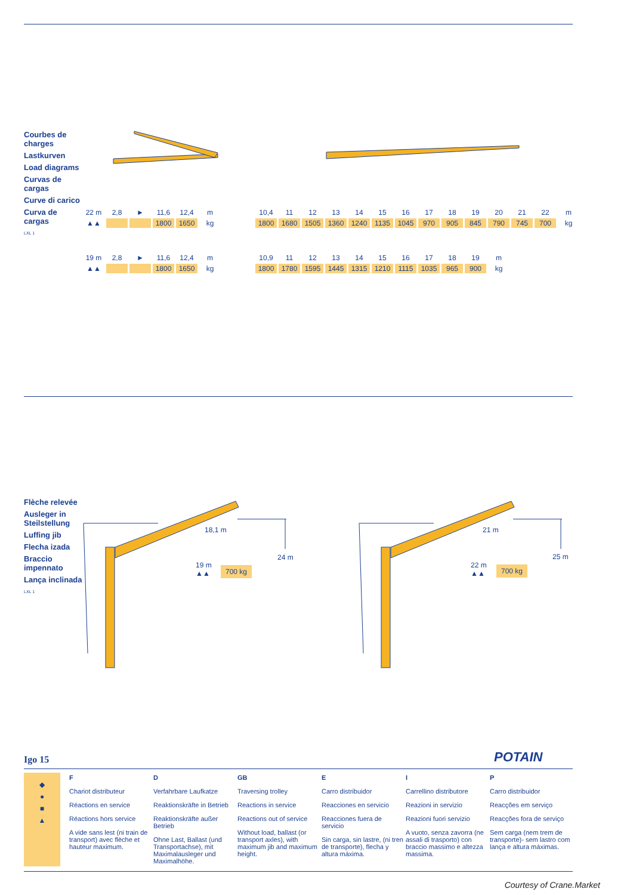Courbes de charges
Lastkurven
Load diagrams
Curvas de cargas
Curve di carico
Curva de cargas
LXL 1
| 22 m | 2,8 | ► | 11,6 | 12,4 | m | | 10,4 | 11 | 12 | 13 | 14 | 15 | 16 | 17 | 18 | 19 | 20 | 21 | 22 | m |
| ▲▲ | | | 1800 | 1650 | kg | | 1800 | 1680 | 1505 | 1360 | 1240 | 1135 | 1045 | 970 | 905 | 845 | 790 | 745 | 700 | kg |
| 19 m | 2,8 | ► | 11,6 | 12,4 | m | | 10,9 | 11 | 12 | 13 | 14 | 15 | 16 | 17 | 18 | 19 | m | | | |
| ▲▲ | | | 1800 | 1650 | kg | | 1800 | 1780 | 1595 | 1445 | 1315 | 1210 | 1115 | 1035 | 965 | 900 | kg | | | |
Flèche relevée
Ausleger in Steilstellung
Luffing jib
Flecha izada
Braccio impennato
Lança inclinada
LXL 1
18,1 m
24 m
19 m
▲▲
700 kg
21 m
25 m
22 m
▲▲
700 kg
Igo 15 POTAIN
◆
●
■
▲
F
Chariot distributeur
Réactions en service
Réactions hors service
A vide sans lest (ni train de transport) avec flèche et hauteur maximum.
D
Verfahrbare Laufkatze
Reaktionskräfte in Betrieb
Reaktionskräfte außer Betrieb
Ohne Last, Ballast (und Transportachse), mit Maximalausleger und Maximalhöhe.
GB
Traversing trolley
Reactions in service
Reactions out of service
Without load, ballast (or transport axles), with maximum jib and maximum height.
E
Carro distribuidor
Reacciones en servicio
Reacciones fuera de servicio
Sin carga, sin lastre, (ni tren de transporte), flecha y altura máxima.
I
Carrellino distributore
Reazioni in servizio
Reazioni fuori servizio
A vuoto, senza zavorra (ne assali di trasporto) con braccio massimo e altezza massima.
P
Carro distribuidor
Reacções em serviço
Reacções fora de serviço
Sem carga (nem trem de transporte)- sem lastro com lança e altura máximas.
Courtesy of Crane.Market